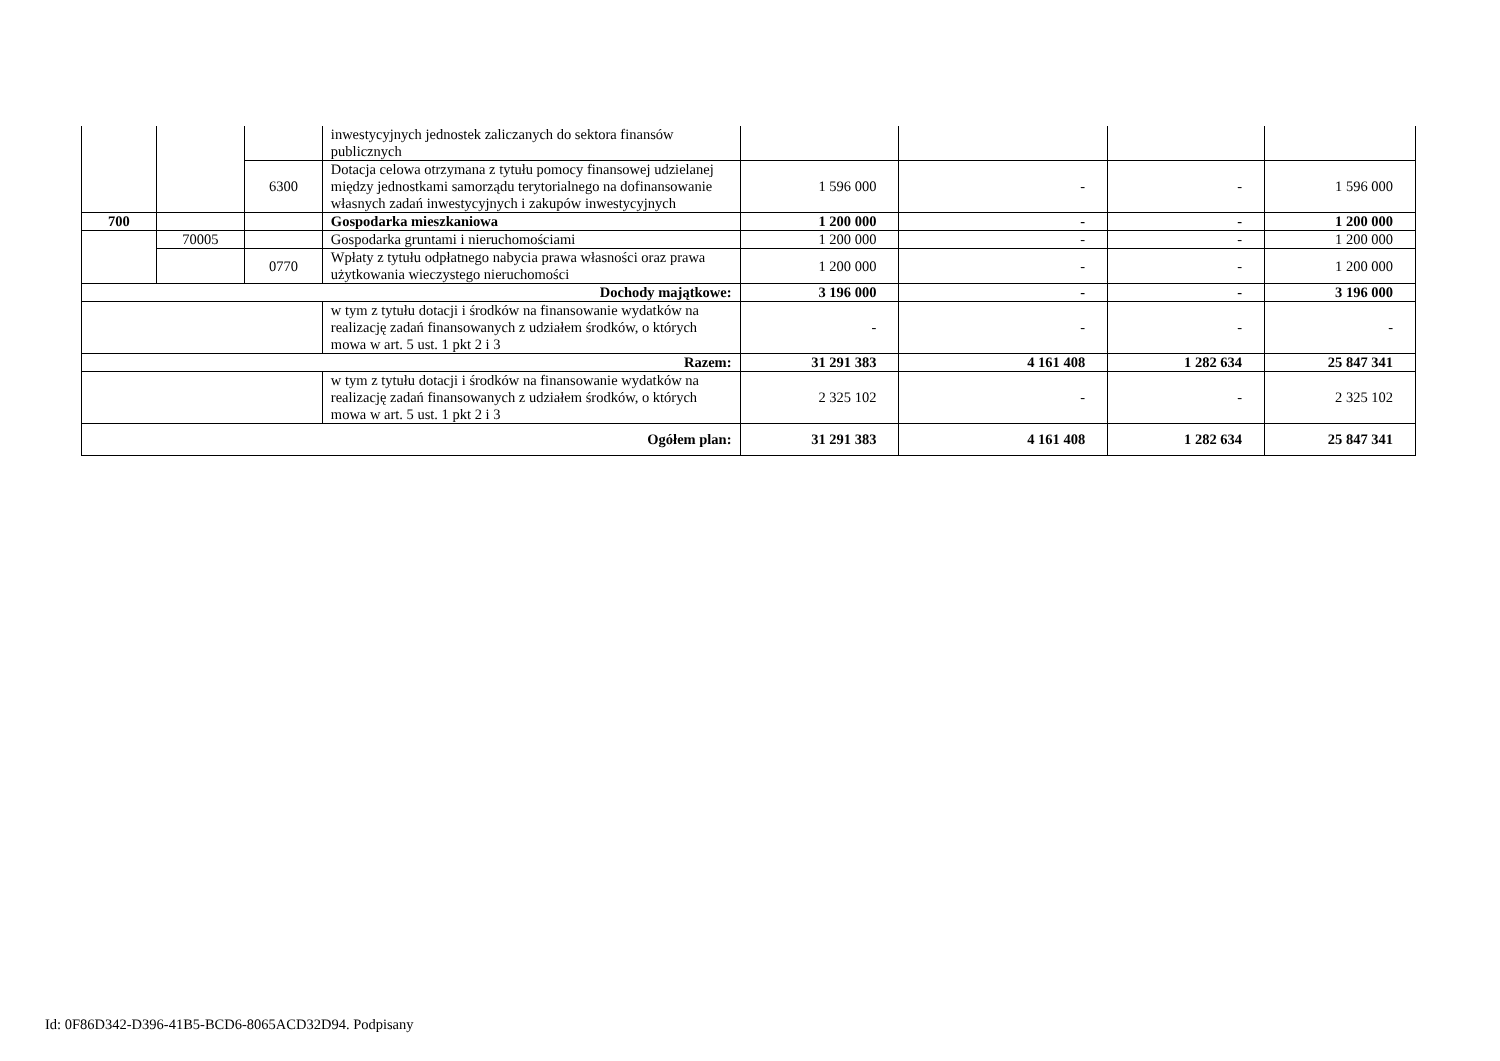| | | | inwestycyjnych jednostek zaliczanych do sektora finansów publicznych | | | | |
| | | 6300 | Dotacja celowa otrzymana z tytułu pomocy finansowej udzielanej między jednostkami samorządu terytorialnego na dofinansowanie własnych zadań inwestycyjnych i zakupów inwestycyjnych | 1 596 000 | - | - | 1 596 000 |
| 700 | | | Gospodarka mieszkaniowa | 1 200 000 | - | - | 1 200 000 |
| | 70005 | | Gospodarka gruntami i nieruchomościami | 1 200 000 | - | - | 1 200 000 |
| | | 0770 | Wpłaty z tytułu odpłatnego nabycia prawa własności oraz prawa użytkowania wieczystego nieruchomości | 1 200 000 | - | - | 1 200 000 |
| Dochody majątkowe: | | | | 3 196 000 | - | - | 3 196 000 |
| | | | w tym z tytułu dotacji i środków na finansowanie wydatków na realizację zadań finansowanych z udziałem środków, o których mowa w art. 5 ust. 1 pkt 2 i 3 | - | - | - | - |
| Razem: | | | | 31 291 383 | 4 161 408 | 1 282 634 | 25 847 341 |
| | | | w tym z tytułu dotacji i środków na finansowanie wydatków na realizację zadań finansowanych z udziałem środków, o których mowa w art. 5 ust. 1 pkt 2 i 3 | 2 325 102 | - | - | 2 325 102 |
| Ogółem plan: | | | | 31 291 383 | 4 161 408 | 1 282 634 | 25 847 341 |
Id: 0F86D342-D396-41B5-BCD6-8065ACD32D94. Podpisany